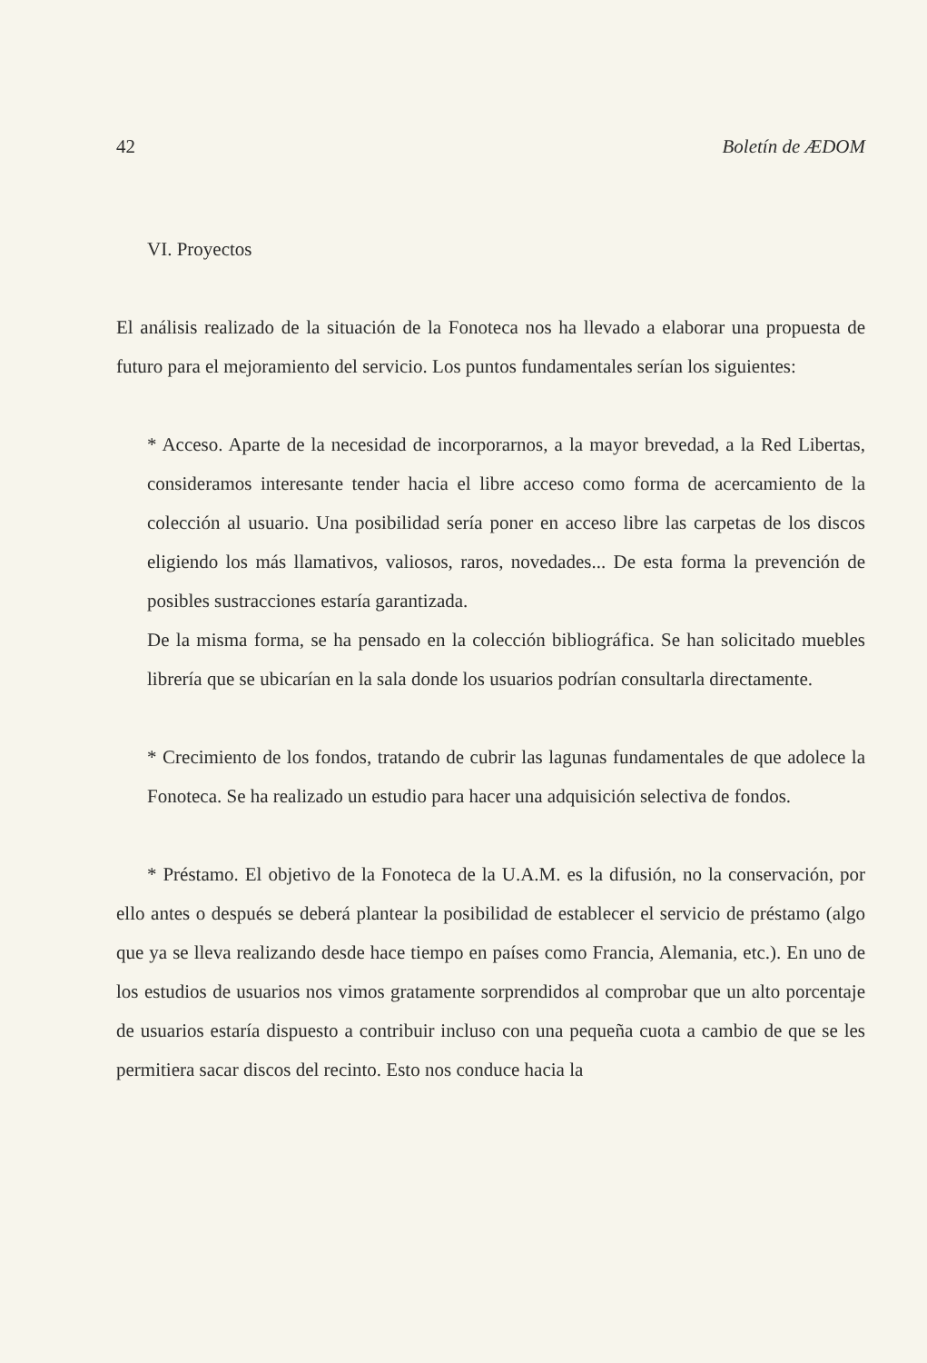42 Boletín de ÆDOM
VI. Proyectos
El análisis realizado de la situación de la Fonoteca nos ha llevado a elaborar una propuesta de futuro para el mejoramiento del servicio. Los puntos fundamentales serían los siguientes:
* Acceso. Aparte de la necesidad de incorporarnos, a la mayor brevedad, a la Red Libertas, consideramos interesante tender hacia el libre acceso como forma de acercamiento de la colección al usuario. Una posibilidad sería poner en acceso libre las carpetas de los discos eligiendo los más llamativos, valiosos, raros, novedades... De esta forma la prevención de posibles sustracciones estaría garantizada.
De la misma forma, se ha pensado en la colección bibliográfica. Se han solicitado muebles librería que se ubicarían en la sala donde los usuarios podrían consultarla directamente.
* Crecimiento de los fondos, tratando de cubrir las lagunas fundamentales de que adolece la Fonoteca. Se ha realizado un estudio para hacer una adquisición selectiva de fondos.
* Préstamo. El objetivo de la Fonoteca de la U.A.M. es la difusión, no la conservación, por ello antes o después se deberá plantear la posibilidad de establecer el servicio de préstamo (algo que ya se lleva realizando desde hace tiempo en países como Francia, Alemania, etc.). En uno de los estudios de usuarios nos vimos gratamente sorprendidos al comprobar que un alto porcentaje de usuarios estaría dispuesto a contribuir incluso con una pequeña cuota a cambio de que se les permitiera sacar discos del recinto. Esto nos conduce hacia la